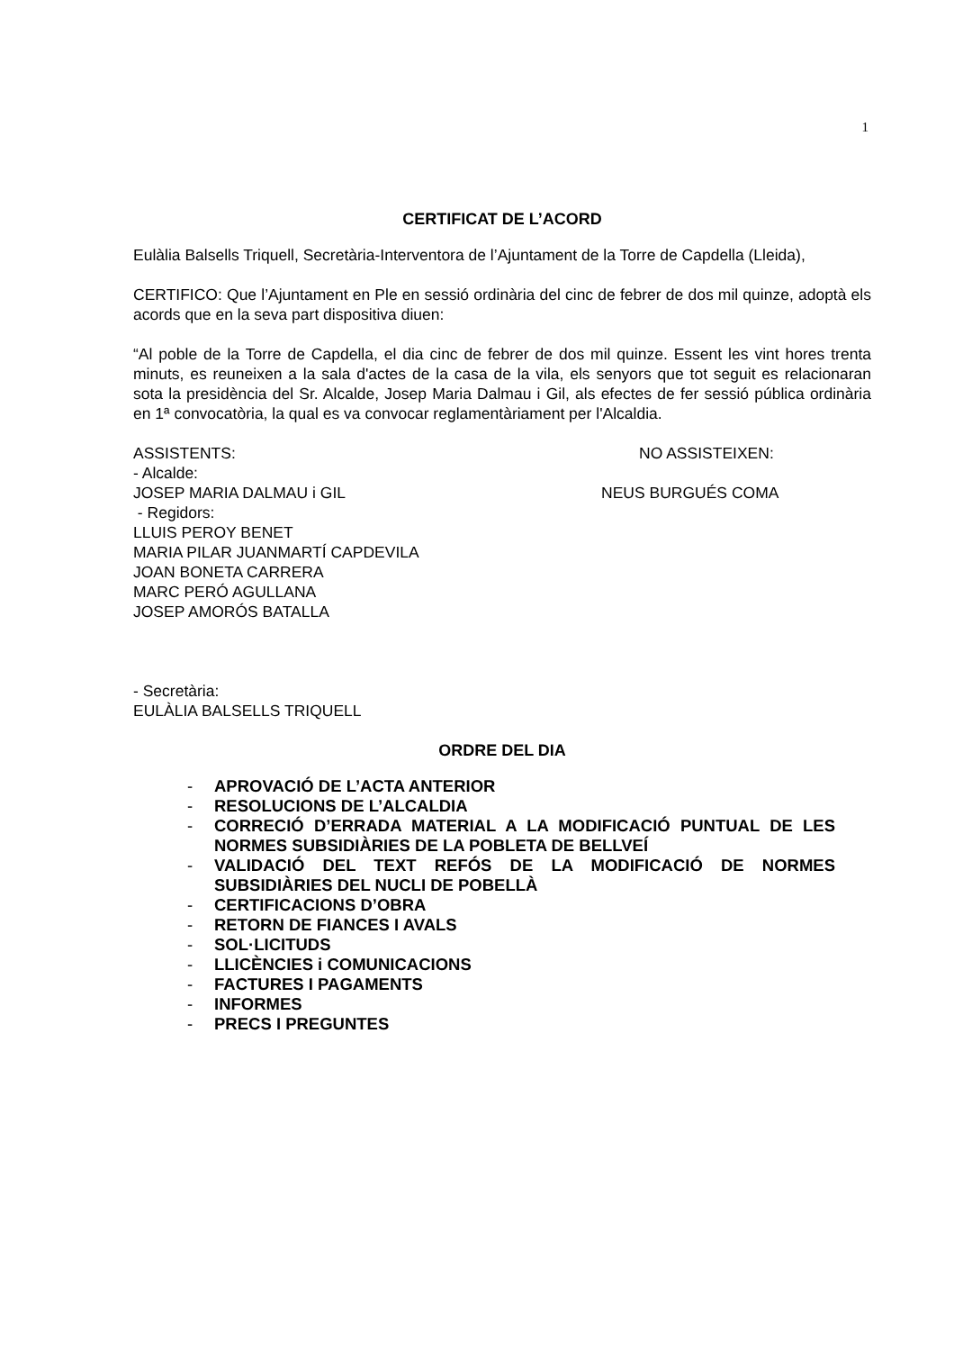1
CERTIFICAT DE L’ACORD
Eulàlia Balsells Triquell, Secretària-Interventora de l’Ajuntament de la Torre de Capdella (Lleida),
CERTIFICO: Que l’Ajuntament en Ple en sessió ordinària del cinc de febrer de dos mil quinze, adoptà els acords que en la seva part dispositiva diuen:
“Al poble de la Torre de Capdella, el dia cinc de febrer de dos mil quinze. Essent les vint hores trenta minuts, es reuneixen a la sala d'actes de la casa de la vila, els senyors que tot seguit es relacionaran sota la presidència del Sr. Alcalde, Josep Maria Dalmau i Gil, als efectes de fer sessió pública ordinària en 1ª convocatòria, la qual es va convocar reglamentàriament per l'Alcaldia.
ASSISTENTS: NO ASSISTEIXEN:
- Alcalde:
JOSEP MARIA DALMAU i GIL NEUS BURGUÉS COMA
- Regidors:
LLUIS PEROY BENET
MARIA PILAR JUANMARTÍ CAPDEVILA
JOAN BONETA CARRERA
MARC PERÓ AGULLANA
JOSEP AMORÓS BATALLA
- Secretària:
EULÀLIA BALSELLS TRIQUELL
ORDRE DEL DIA
- APROVACIÓ DE L’ACTA ANTERIOR
- RESOLUCIONS DE L’ALCALDIA
- CORRECIÓ D’ERRADA MATERIAL A LA MODIFICACIÓ PUNTUAL DE LES NORMES SUBSIDIÀRIES DE LA POBLETA DE BELLVEÍ
- VALIDACIÓ DEL TEXT REFÓS DE LA MODIFICACIÓ DE NORMES SUBSIDIÀRIES DEL NUCLI DE POBELLÀ
- CERTIFICACIONS D’OBRA
- RETORN DE FIANCES I AVALS
- SOL·LICITUDS
- LLICÈNCIES i COMUNICACIONS
- FACTURES I PAGAMENTS
- INFORMES
- PRECS I PREGUNTES